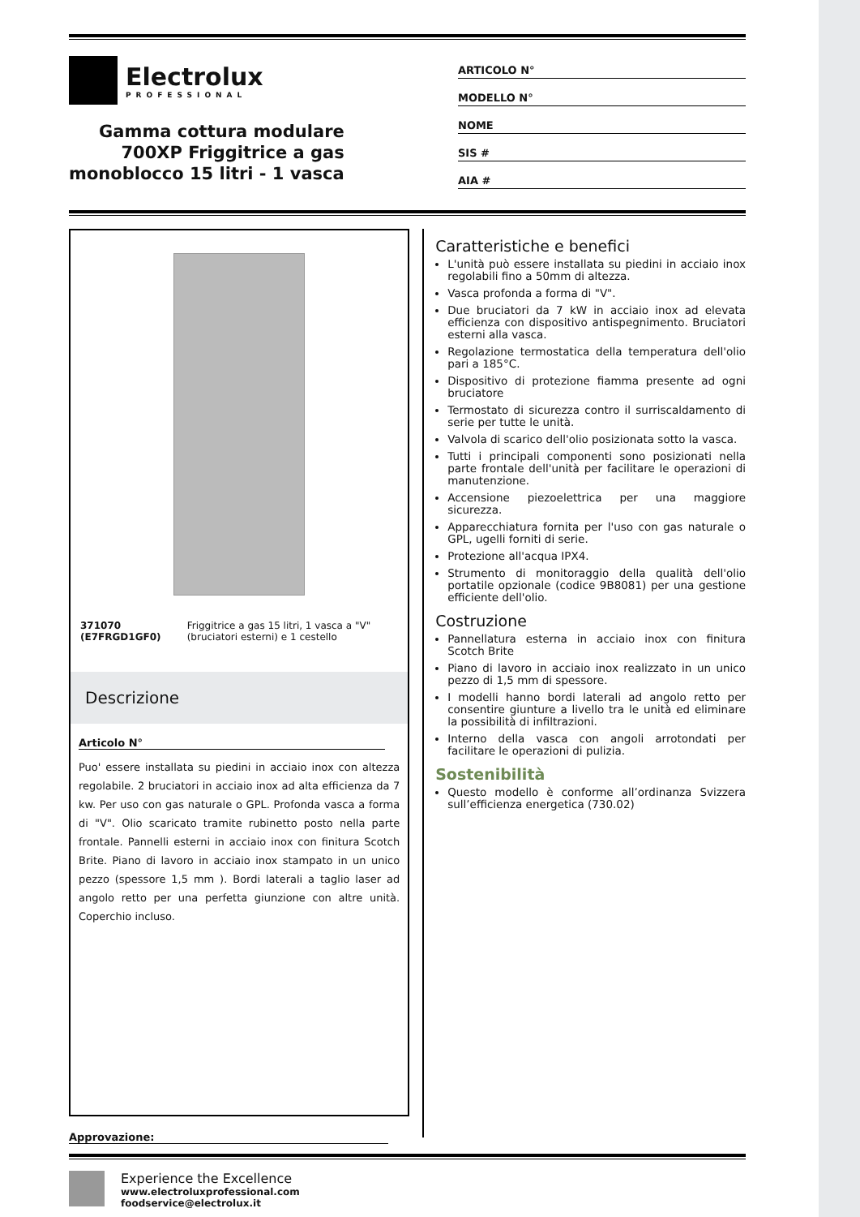Electrolux
PROFESSIONAL
Gamma cottura modulare
700XP Friggitrice a gas
monoblocco 15 litri - 1 vasca
ARTICOLO N°
MODELLO N°
NOME
SIS #
AIA #
371070 (E7FRGD1GF0) Friggitrice a gas 15 litri, 1 vasca a "V" (bruciatori esterni) e 1 cestello
Descrizione
Articolo N°
Puo' essere installata su piedini in acciaio inox con altezza regolabile. 2 bruciatori in acciaio inox ad alta efficienza da 7 kw. Per uso con gas naturale o GPL. Profonda vasca a forma di "V". Olio scaricato tramite rubinetto posto nella parte frontale. Pannelli esterni in acciaio inox con finitura Scotch Brite. Piano di lavoro in acciaio inox stampato in un unico pezzo (spessore 1,5 mm ). Bordi laterali a taglio laser ad angolo retto per una perfetta giunzione con altre unità. Coperchio incluso.
Caratteristiche e benefici
L'unità può essere installata su piedini in acciaio inox regolabili fino a 50mm di altezza.
Vasca profonda a forma di "V".
Due bruciatori da 7 kW in acciaio inox ad elevata efficienza con dispositivo antispegnimento. Bruciatori esterni alla vasca.
Regolazione termostatica della temperatura dell'olio pari a 185°C.
Dispositivo di protezione fiamma presente ad ogni bruciatore
Termostato di sicurezza contro il surriscaldamento di serie per tutte le unità.
Valvola di scarico dell'olio posizionata sotto la vasca.
Tutti i principali componenti sono posizionati nella parte frontale dell'unità per facilitare le operazioni di manutenzione.
Accensione piezoelettrica per una maggiore sicurezza.
Apparecchiatura fornita per l'uso con gas naturale o GPL, ugelli forniti di serie.
Protezione all'acqua IPX4.
Strumento di monitoraggio della qualità dell'olio portatile opzionale (codice 9B8081) per una gestione efficiente dell'olio.
Costruzione
Pannellatura esterna in acciaio inox con finitura Scotch Brite
Piano di lavoro in acciaio inox realizzato in un unico pezzo di 1,5 mm di spessore.
I modelli hanno bordi laterali ad angolo retto per consentire giunture a livello tra le unità ed eliminare la possibilità di infiltrazioni.
Interno della vasca con angoli arrotondati per facilitare le operazioni di pulizia.
Sostenibilità
Questo modello è conforme all’ordinanza Svizzera sull’efficienza energetica (730.02)
Approvazione:
Experience the Excellence
www.electroluxprofessional.com
foodservice@electrolux.it